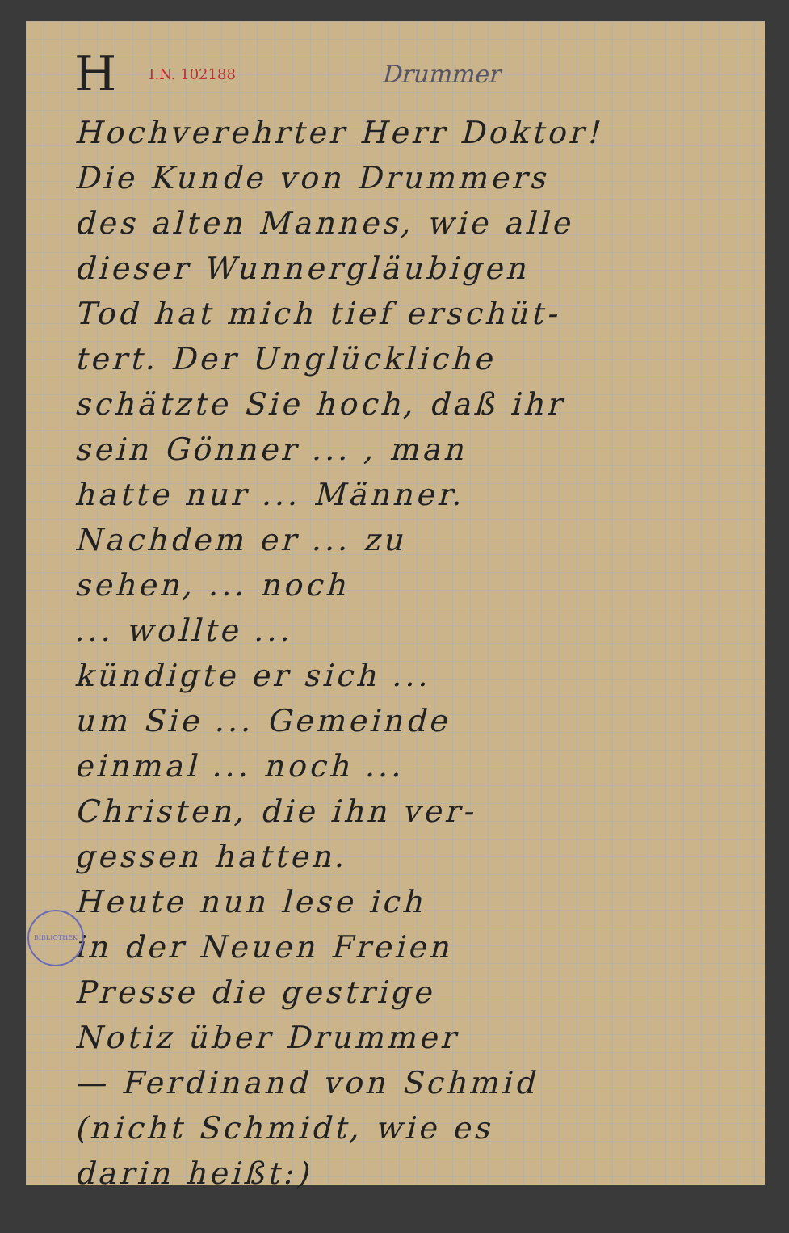H I.N. 102188 Drummer
Hochverehrter Herr Doktor!
Die Kunde von Drummers
des alten Mannes, wie alle
dieser Wunnergläubigen
Tod hat mich tief erschüt-
tert. Der Unglückliche
schätzte Sie hoch, daß ihr
sein Gönner ... , man
hatte nur ... Männer.
Nachdem er ... zu
sehen, ... noch
... wollte ...
kündigte er sich ...
um Sie ... Gemeinde
einmal ... noch ...
Christen, die ihn ver-
gessen hatten.
Heute nun lese ich
in der Neuen Freien
Presse die gestrige
Notiz über Drummer
— Ferdinand von Schmid
(nicht Schmidt, wie es
darin heißt:)
BIBLIOTHEK